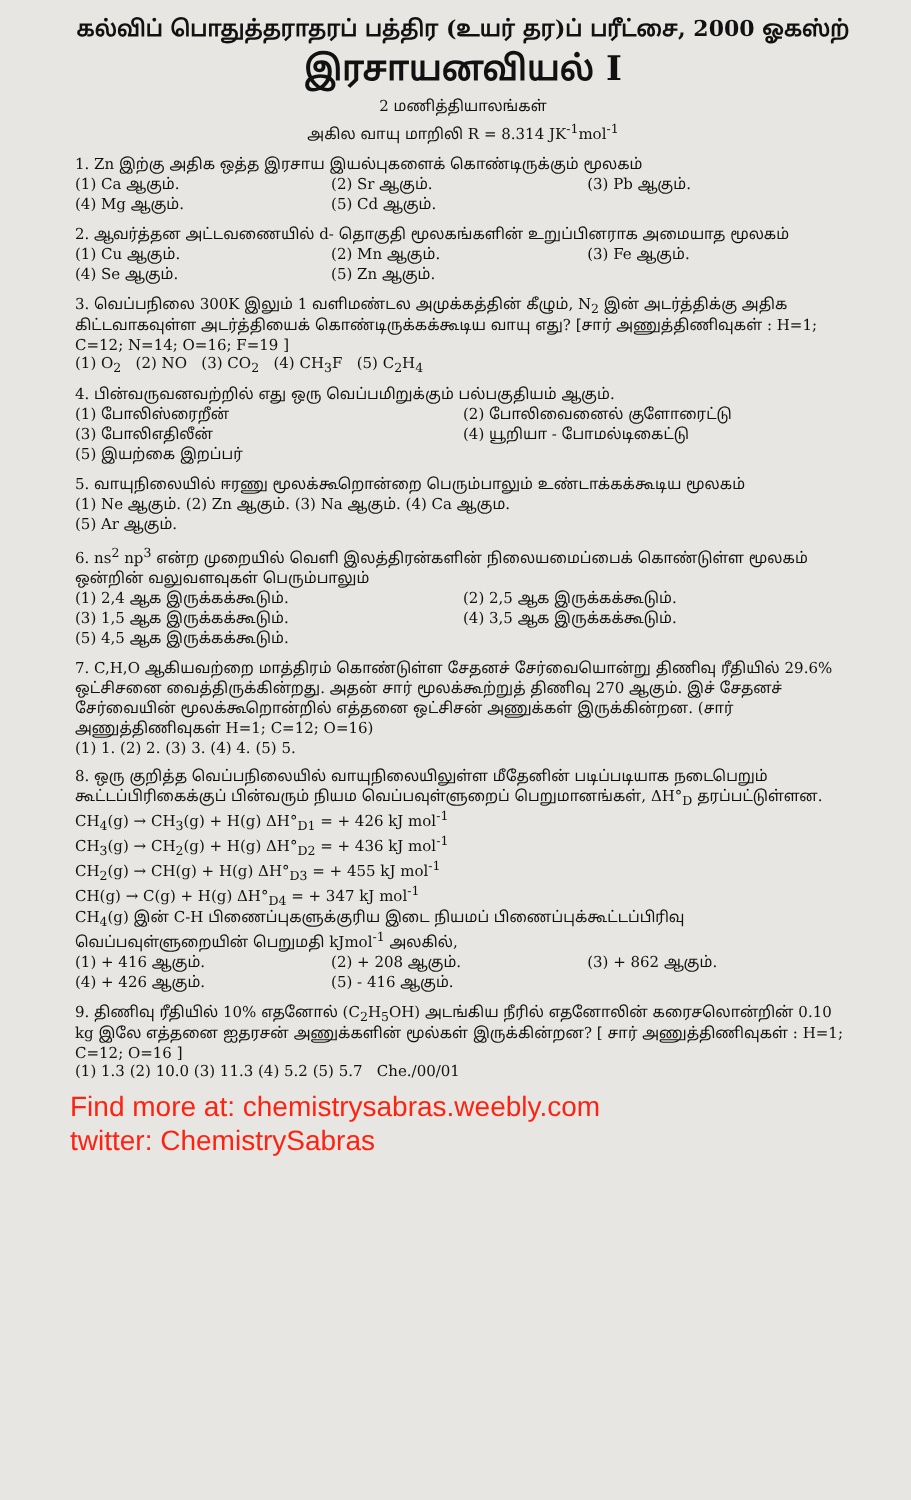கல்விப் பொதுத்தராதரப் பத்திர (உயர் தர)ப் பரீட்சை, 2000 ஓகஸ்ற்
இரசாயனவியல் I
2 மணித்தியாலங்கள்
அகில வாயு மாறிலி R = 8.314 JK<sup>-1</sup>mol<sup>-1</sup>
1. Zn இற்கு அதிக ஒத்த இரசாய இயல்புகளைக் கொண்டிருக்கும் மூலகம்
(1) Ca ஆகும். (2) Sr ஆகும். (3) Pb ஆகும். (4) Mg ஆகும். (5) Cd ஆகும்.
2. ஆவர்த்தன அட்டவணையில் d- தொகுதி மூலகங்களின் உறுப்பினராக அமையாத மூலகம்
(1) Cu ஆகும். (2) Mn ஆகும். (3) Fe ஆகும். (4) Se ஆகும். (5) Zn ஆகும்.
3. வெப்பநிலை 300K இலும் 1 வளிமண்டல அமுக்கத்தின் கீழும், N<sub>2</sub> இன் அடர்த்திக்கு அதிக கிட்டவாகவுள்ள அடர்த்தியைக் கொண்டிருக்கக்கூடிய வாயு எது? [சார் அணுத்திணிவுகள் : H=1; C=12; N=14; O=16; F=19 ]
(1) O<sub>2</sub> (2) NO (3) CO<sub>2</sub> (4) CH<sub>3</sub>F (5) C<sub>2</sub>H<sub>4</sub>
4. பின்வருவனவற்றில் எது ஒரு வெப்பமிறுக்கும் பல்பகுதியம் ஆகும்.
(1) போலிஸ்ரைறீன் (2) போலிவைனைல் குளோரைட்டு (3) போலிஎதிலீன் (4) யூறியா - போமல்டிகைட்டு (5) இயற்கை இறப்பர்
5. வாயுநிலையில் ஈரணு மூலக்கூறொன்றை பெரும்பாலும் உண்டாக்கக்கூடிய மூலகம்
(1) Ne ஆகும். (2) Zn ஆகும். (3) Na ஆகும். (4) Ca ஆகும.
(5) Ar ஆகும்.
6. ns<sup>2</sup> np<sup>3</sup> என்ற முறையில் வெளி இலத்திரன்களின் நிலையமைப்பைக் கொண்டுள்ள மூலகம் ஒன்றின் வலுவளவுகள் பெரும்பாலும்
(1) 2,4 ஆக இருக்கக்கூடும். (2) 2,5 ஆக இருக்கக்கூடும். (3) 1,5 ஆக இருக்கக்கூடும். (4) 3,5 ஆக இருக்கக்கூடும். (5) 4,5 ஆக இருக்கக்கூடும்.
7. C,H,O ஆகியவற்றை மாத்திரம் கொண்டுள்ள சேதனச் சேர்வையொன்று திணிவு ரீதியில் 29.6% ஒட்சிசனை வைத்திருக்கின்றது. அதன் சார் மூலக்கூற்றுத் திணிவு 270 ஆகும். இச் சேதனச் சேர்வையின் மூலக்கூறொன்றில் எத்தனை ஒட்சிசன் அணுக்கள் இருக்கின்றன. (சார் அணுத்திணிவுகள் H=1; C=12; O=16)
(1) 1. (2) 2. (3) 3. (4) 4. (5) 5.
8. ஒரு குறித்த வெப்பநிலையில் வாயுநிலையிலுள்ள மீதேனின் படிப்படியாக நடைபெறும் கூட்டப்பிரிகைக்குப் பின்வரும் நியம வெப்பவுள்ளுறைப் பெறுமானங்கள், ΔH°<sub>D</sub> தரப்பட்டுள்ளன.
CH<sub>4</sub>(g) → CH<sub>3</sub>(g) + H(g) ΔH°<sub>D1</sub> = + 426 kJ mol<sup>-1</sup>
CH<sub>3</sub>(g) → CH<sub>2</sub>(g) + H(g) ΔH°<sub>D2</sub> = + 436 kJ mol<sup>-1</sup>
CH<sub>2</sub>(g) → CH(g) + H(g) ΔH°<sub>D3</sub> = + 455 kJ mol<sup>-1</sup>
CH(g) → C(g) + H(g) ΔH°<sub>D4</sub> = + 347 kJ mol<sup>-1</sup>
CH<sub>4</sub>(g) இன் C-H பிணைப்புகளுக்குரிய இடை நியமப் பிணைப்புக்கூட்டப்பிரிவு வெப்பவுள்ளுறையின் பெறுமதி kJmol<sup>-1</sup> அலகில்,
(1) + 416 ஆகும். (2) + 208 ஆகும். (3) + 862 ஆகும். (4) + 426 ஆகும். (5) - 416 ஆகும்.
9. திணிவு ரீதியில் 10% எதனோல் (C<sub>2</sub>H<sub>5</sub>OH) அடங்கிய நீரில் எதனோலின் கரைசலொன்றின் 0.10 kg இலே எத்தனை ஐதரசன் அணுக்களின் மூல்கள் இருக்கின்றன? [ சார் அணுத்திணிவுகள் : H=1; C=12; O=16 ]
(1) 1.3 (2) 10.0 (3) 11.3 (4) 5.2 (5) 5.7 Che./00/01
Find more at: chemistrysabras.weebly.com
twitter: ChemistrySabras